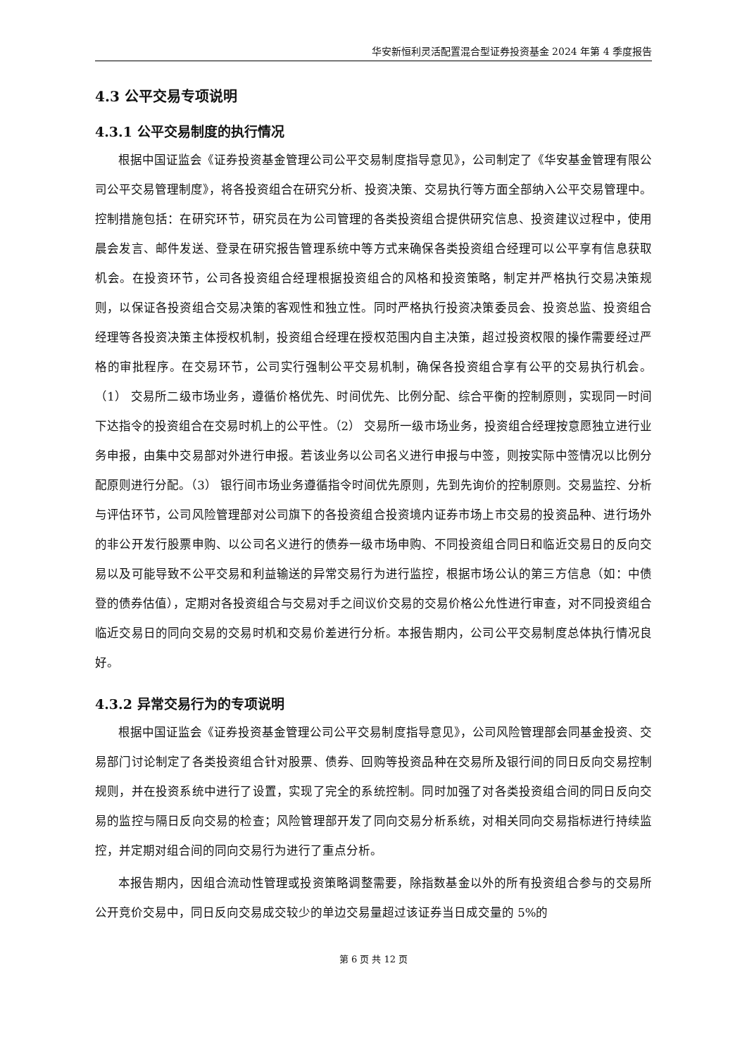华安新恒利灵活配置混合型证券投资基金 2024 年第 4 季度报告
4.3 公平交易专项说明
4.3.1 公平交易制度的执行情况
根据中国证监会《证券投资基金管理公司公平交易制度指导意见》，公司制定了《华安基金管理有限公司公平交易管理制度》，将各投资组合在研究分析、投资决策、交易执行等方面全部纳入公平交易管理中。控制措施包括：在研究环节，研究员在为公司管理的各类投资组合提供研究信息、投资建议过程中，使用晨会发言、邮件发送、登录在研究报告管理系统中等方式来确保各类投资组合经理可以公平享有信息获取机会。在投资环节，公司各投资组合经理根据投资组合的风格和投资策略，制定并严格执行交易决策规则，以保证各投资组合交易决策的客观性和独立性。同时严格执行投资决策委员会、投资总监、投资组合经理等各投资决策主体授权机制，投资组合经理在授权范围内自主决策，超过投资权限的操作需要经过严格的审批程序。在交易环节，公司实行强制公平交易机制，确保各投资组合享有公平的交易执行机会。（1） 交易所二级市场业务，遵循价格优先、时间优先、比例分配、综合平衡的控制原则，实现同一时间下达指令的投资组合在交易时机上的公平性。（2） 交易所一级市场业务，投资组合经理按意愿独立进行业务申报，由集中交易部对外进行申报。若该业务以公司名义进行申报与中签，则按实际中签情况以比例分配原则进行分配。（3） 银行间市场业务遵循指令时间优先原则，先到先询价的控制原则。交易监控、分析与评估环节，公司风险管理部对公司旗下的各投资组合投资境内证券市场上市交易的投资品种、进行场外的非公开发行股票申购、以公司名义进行的债券一级市场申购、不同投资组合同日和临近交易日的反向交易以及可能导致不公平交易和利益输送的异常交易行为进行监控，根据市场公认的第三方信息（如：中债登的债券估值），定期对各投资组合与交易对手之间议价交易的交易价格公允性进行审查，对不同投资组合临近交易日的同向交易的交易时机和交易价差进行分析。本报告期内，公司公平交易制度总体执行情况良好。
4.3.2 异常交易行为的专项说明
根据中国证监会《证券投资基金管理公司公平交易制度指导意见》，公司风险管理部会同基金投资、交易部门讨论制定了各类投资组合针对股票、债券、回购等投资品种在交易所及银行间的同日反向交易控制规则，并在投资系统中进行了设置，实现了完全的系统控制。同时加强了对各类投资组合间的同日反向交易的监控与隔日反向交易的检查；风险管理部开发了同向交易分析系统，对相关同向交易指标进行持续监控，并定期对组合间的同向交易行为进行了重点分析。
本报告期内，因组合流动性管理或投资策略调整需要，除指数基金以外的所有投资组合参与的交易所公开竞价交易中，同日反向交易成交较少的单边交易量超过该证券当日成交量的 5%的
第 6 页 共 12 页